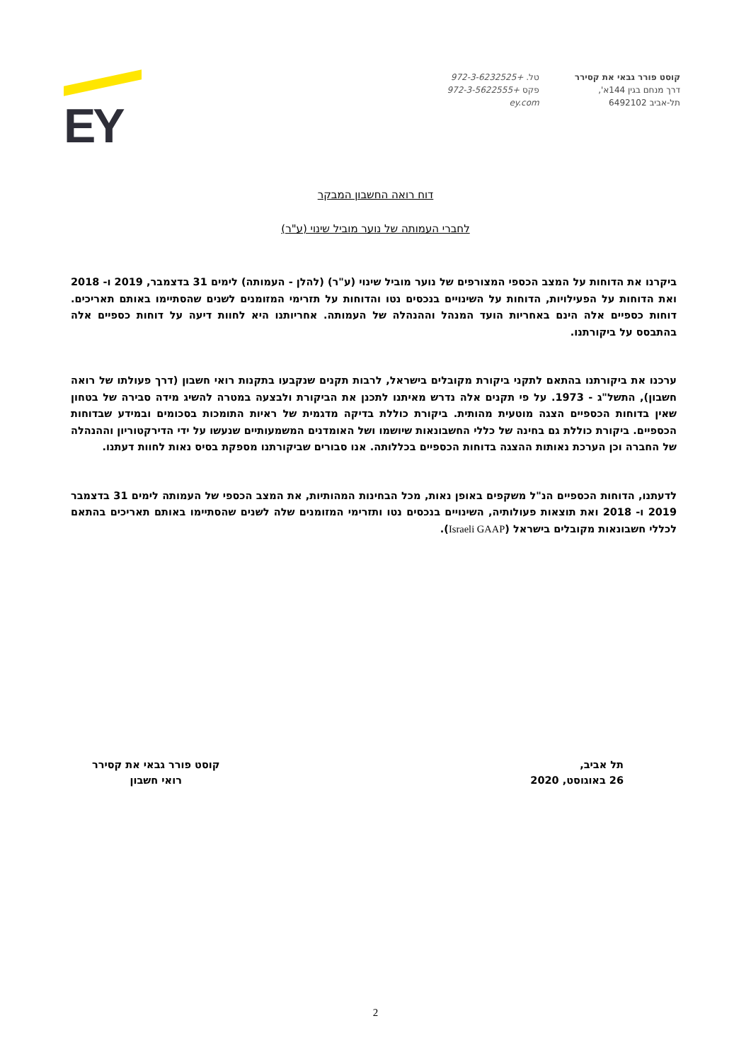קוסט פורר גבאי את קסירר
דרך מנחם בגין 144א',
תל-אביב 6492102
טל. +972-3-6232525
פקס +972-3-5622555
ey.com
EY
דוח רואה החשבון המבקר
לחברי העמותה של נוער מוביל שינוי (ע"ר)
ביקרנו את הדוחות על המצב הכספי המצורפים של נוער מוביל שינוי (ע"ר) (להלן - העמותה) לימים 31 בדצמבר, 2019 ו- 2018 ואת הדוחות על הפעילויות, הדוחות על השינויים בנכסים נטו והדוחות על תזרימי המזומנים לשנים שהסתיימו באותם תאריכים. דוחות כספיים אלה הינם באחריות הועד המנהל וההנהלה של העמותה. אחריותנו היא לחוות דיעה על דוחות כספיים אלה בהתבסס על ביקורתנו.
ערכנו את ביקורתנו בהתאם לתקני ביקורת מקובלים בישראל, לרבות תקנים שנקבעו בתקנות רואי חשבון (דרך פעולתו של רואה חשבון), התשל"ג - 1973. על פי תקנים אלה נדרש מאיתנו לתכנן את הביקורת ולבצעה במטרה להשיג מידה סבירה של בטחון שאין בדוחות הכספיים הצגה מוטעית מהותית. ביקורת כוללת בדיקה מדגמית של ראיות התומכות בסכומים ובמידע שבדוחות הכספיים. ביקורת כוללת גם בחינה של כללי החשבונאות שיושמו ושל האומדנים המשמעותיים שנעשו על ידי הדירקטוריון וההנהלה של החברה וכן הערכת נאותות ההצגה בדוחות הכספיים בכללותה. אנו סבורים שביקורתנו מספקת בסיס נאות לחוות דעתנו.
לדעתנו, הדוחות הכספיים הנ"ל משקפים באופן נאות, מכל הבחינות המהותיות, את המצב הכספי של העמותה לימים 31 בדצמבר 2019 ו- 2018 ואת תוצאות פעולותיה, השינויים בנכסים נטו ותזרימי המזומנים שלה לשנים שהסתיימו באותם תאריכים בהתאם לכללי חשבונאות מקובלים בישראל (Israeli GAAP).
תל אביב,
26 באוגוסט, 2020
קוסט פורר גבאי את קסירר
רואי חשבון
2